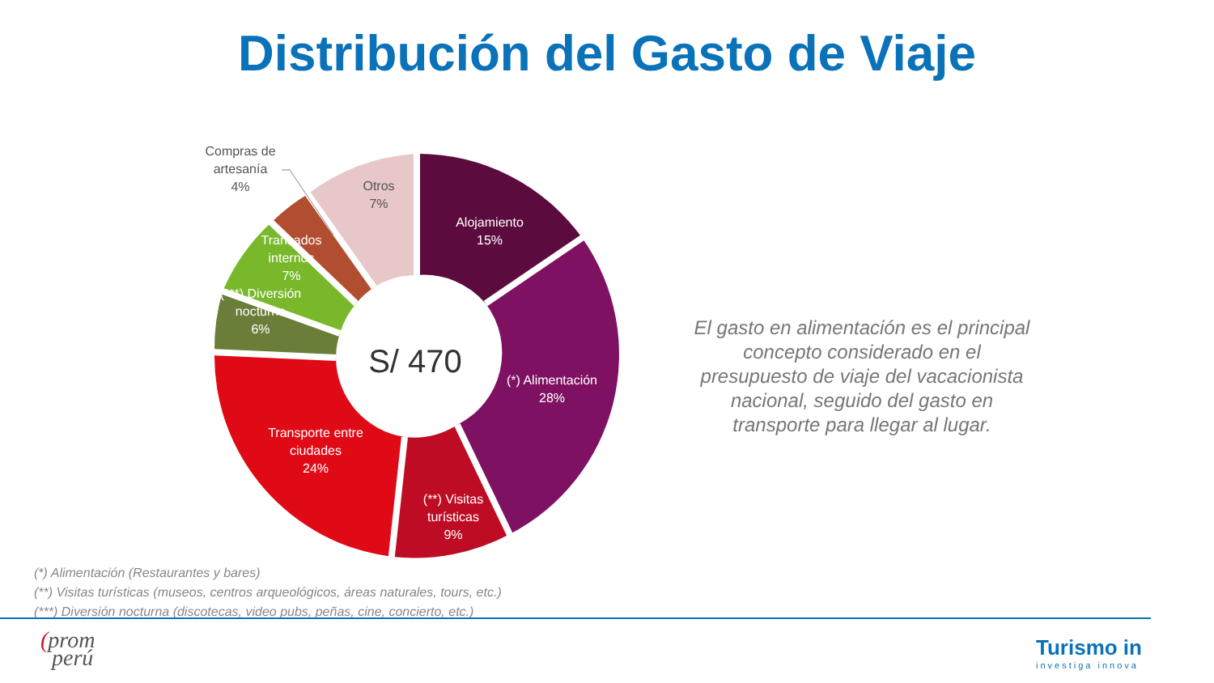Distribución del Gasto de Viaje
S/ 470
Alojamiento
15%
(*) Alimentación
28%
(**) Visitas
turísticas
9%
Transporte entre
ciudades
24%
(***) Diversión
nocturna
6%
Transados
internos
7%
Otros
7%
Compras de
artesanía
4%
El gasto en alimentación es el principal concepto considerado en el presupuesto de viaje del vacacionista nacional, seguido del gasto en transporte para llegar al lugar.
(*) Alimentación (Restaurantes y bares)
(**) Visitas turísticas (museos, centros arqueológicos, áreas naturales, tours, etc.)
(***) Diversión nocturna (discotecas, video pubs, peñas, cine, concierto, etc.)
(prom
perú
Turismo in
investiga innova